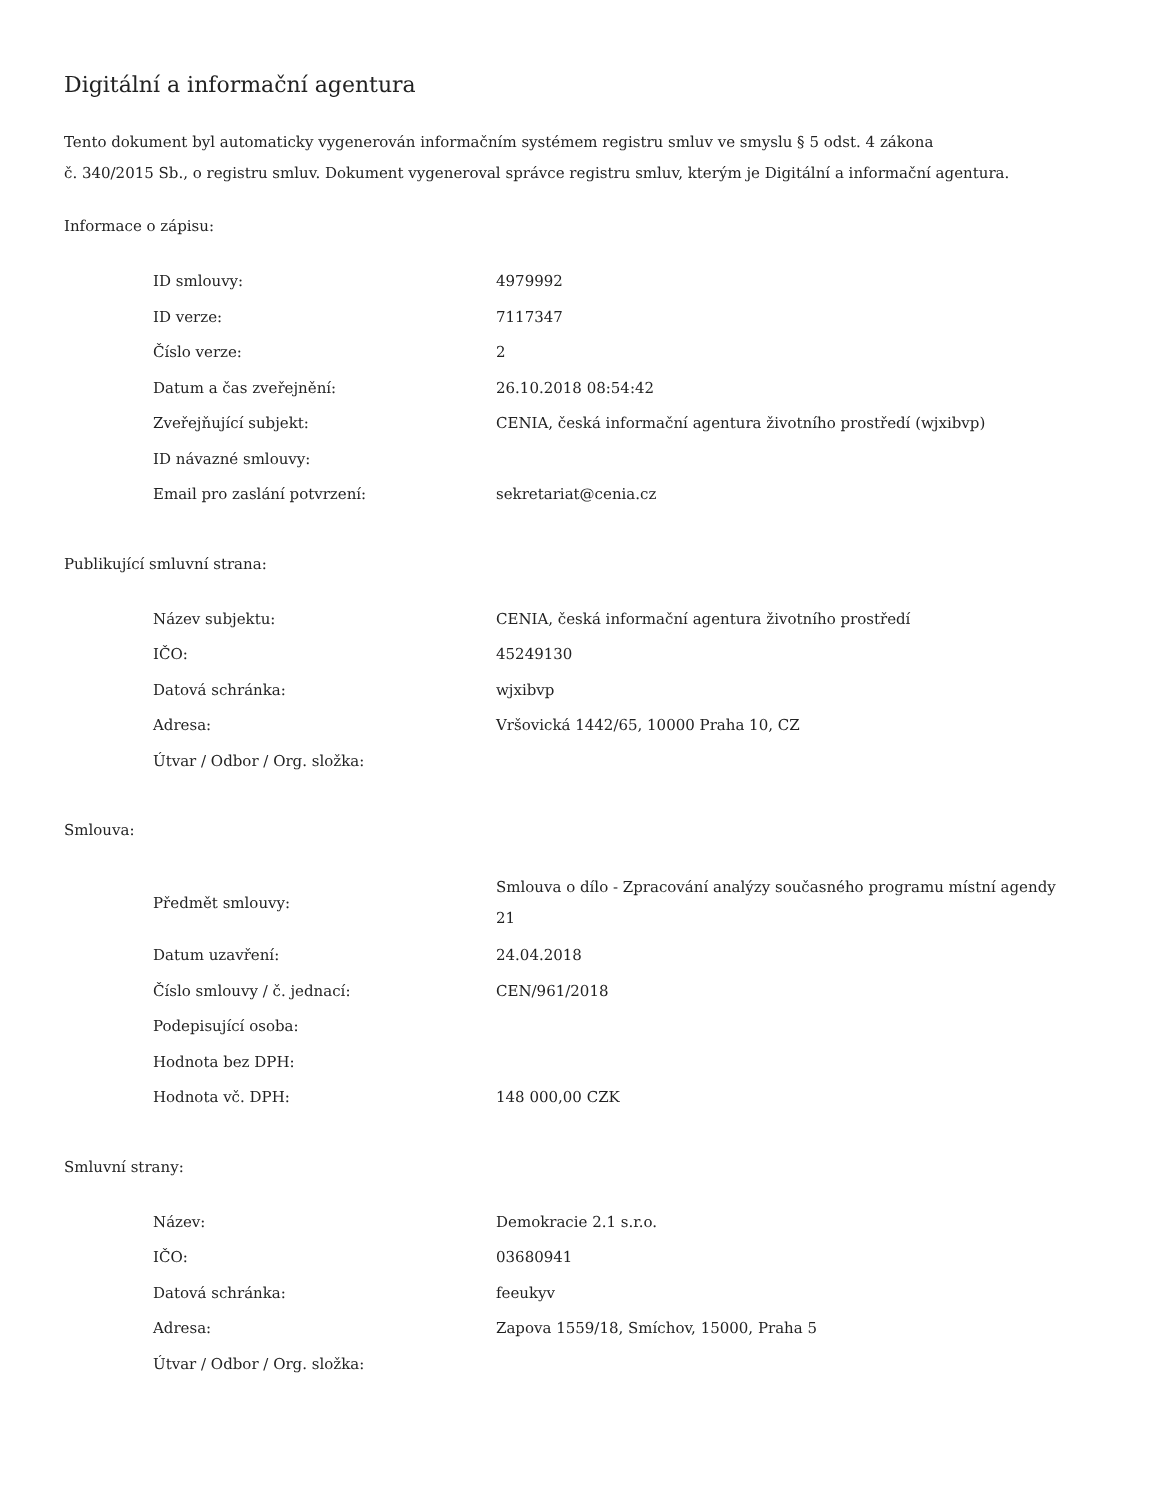Digitální a informační agentura
Tento dokument byl automaticky vygenerován informačním systémem registru smluv ve smyslu § 5 odst. 4 zákona
č. 340/2015 Sb., o registru smluv. Dokument vygeneroval správce registru smluv, kterým je Digitální a informační agentura.
Informace o zápisu:
| ID smlouvy: | 4979992 |
| ID verze: | 7117347 |
| Číslo verze: | 2 |
| Datum a čas zveřejnění: | 26.10.2018 08:54:42 |
| Zveřejňující subjekt: | CENIA, česká informační agentura životního prostředí (wjxibvp) |
| ID návazné smlouvy: | |
| Email pro zaslání potvrzení: | sekretariat@cenia.cz |
Publikující smluvní strana:
| Název subjektu: | CENIA, česká informační agentura životního prostředí |
| IČO: | 45249130 |
| Datová schránka: | wjxibvp |
| Adresa: | Vršovická 1442/65, 10000 Praha 10, CZ |
| Útvar / Odbor / Org. složka: | |
Smlouva:
| Předmět smlouvy: | Smlouva o dílo - Zpracování analýzy současného programu místní agendy 21 |
| Datum uzavření: | 24.04.2018 |
| Číslo smlouvy / č. jednací: | CEN/961/2018 |
| Podepisující osoba: | |
| Hodnota bez DPH: | |
| Hodnota vč. DPH: | 148 000,00 CZK |
Smluvní strany:
| Název: | Demokracie 2.1 s.r.o. |
| IČO: | 03680941 |
| Datová schránka: | feeukyv |
| Adresa: | Zapova 1559/18, Smíchov, 15000, Praha 5 |
| Útvar / Odbor / Org. složka: | |